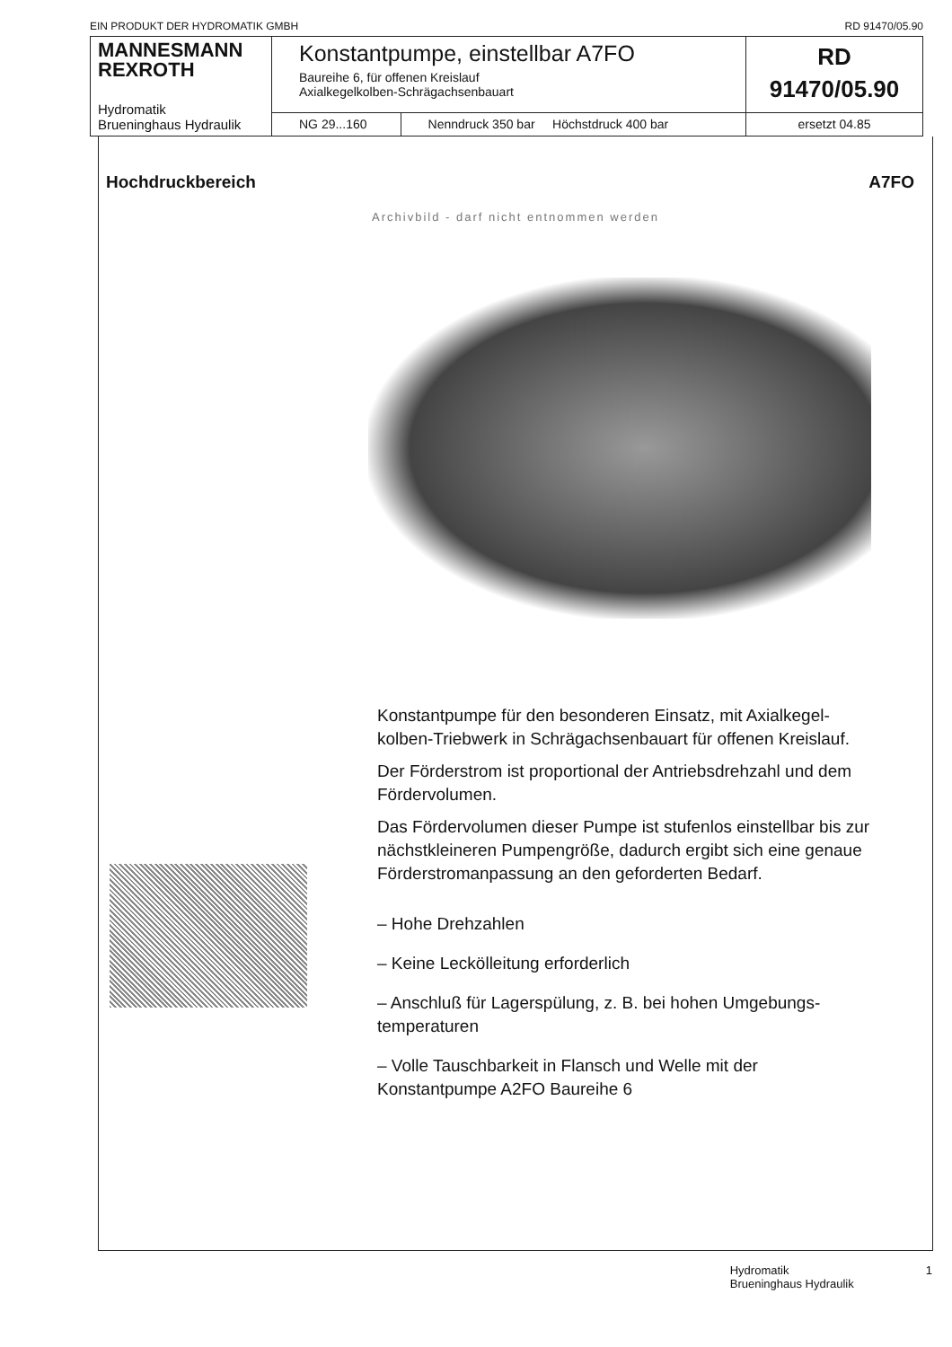EIN PRODUKT DER HYDROMATIK GMBH RD 91470/05.90
| MANNESMANN REXROTH Hydromatik Brueninghaus Hydraulik | Konstantpumpe, einstellbar A7FO Baureihe 6, für offenen Kreislauf Axialkegelkolben-Schrägachsenbauart | | RD 91470/05.90 |
| | NG 29...160 | Nenndruck 350 bar Höchstdruck 400 bar | ersetzt 04.85 |
Hochdruckbereich A7FO
Archivbild - darf nicht entnommen werden
Konstantpumpe für den besonderen Einsatz, mit Axialkegel­kolben-Triebwerk in Schrägachsenbauart für offenen Kreislauf.
Der Förderstrom ist proportional der Antriebsdrehzahl und dem Fördervolumen.
Das Fördervolumen dieser Pumpe ist stufenlos einstellbar bis zur nächstkleineren Pumpengröße, dadurch ergibt sich eine genaue Förderstromanpassung an den geforderten Bedarf.
– Hohe Drehzahlen
– Keine Leckölleitung erforderlich
– Anschluß für Lagerspülung, z. B. bei hohen Umgebungs­temperaturen
– Volle Tauschbarkeit in Flansch und Welle mit der Konstantpumpe A2FO Baureihe 6
Hydromatik
Brueninghaus Hydraulik 1